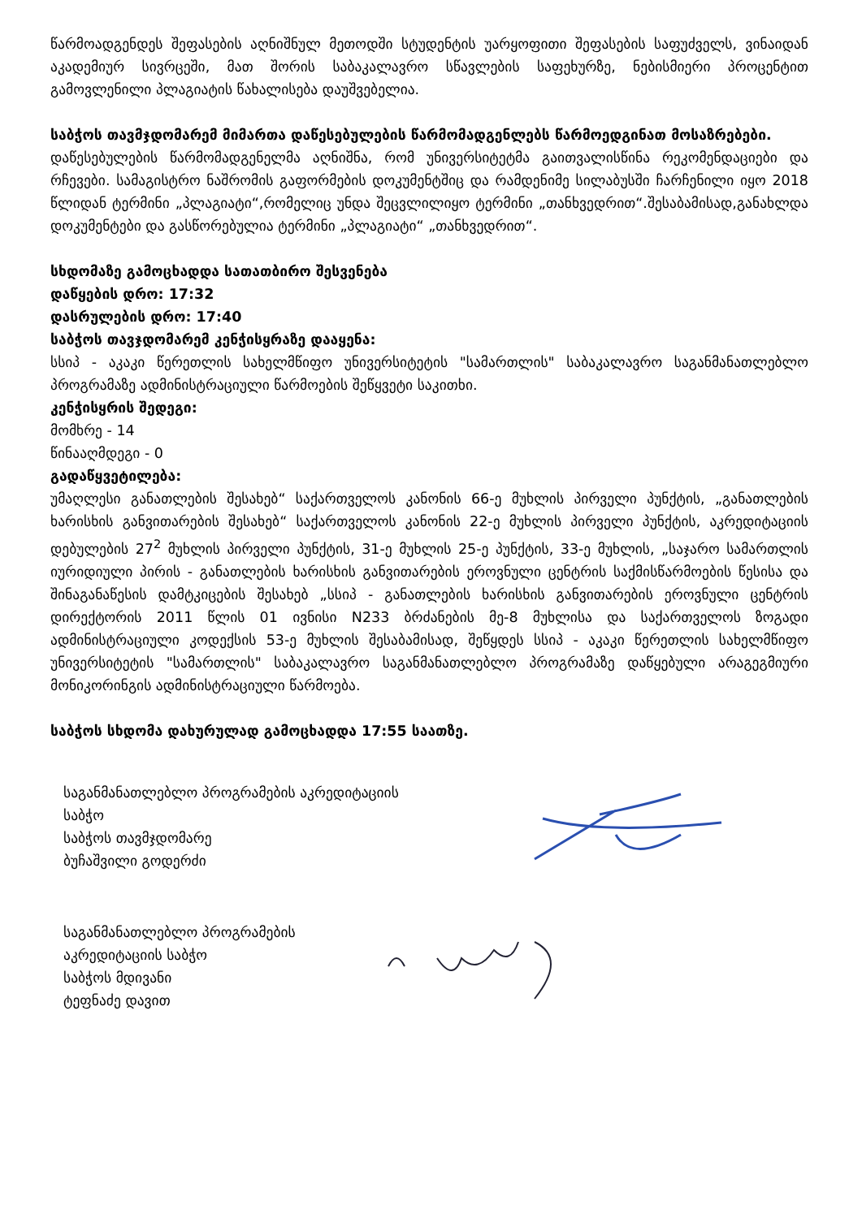წარმოადგენდეს შეფასების აღნიშნულ მეთოდში სტუდენტის უარყოფითი შეფასების საფუძველს, ვინაიდან აკადემიურ სივრცეში, მათ შორის საბაკალავრო სწავლების საფეხურზე, ნებისმიერი პროცენტით გამოვლენილი პლაგიატის წახალისება დაუშვებელია.
საბჭოს თავმჯდომარემ მიმართა დაწესებულების წარმომადგენლებს წარმოედგინათ მოსაზრებები.
დაწესებულების წარმომადგენელმა აღნიშნა, რომ უნივერსიტეტმა გაითვალისწინა რეკომენდაციები და რჩევები. სამაგისტრო ნაშრომის გაფორმების დოკუმენტშიც და რამდენიმე სილაბუსში ჩარჩენილი იყო 2018 წლიდან ტერმინი „პლაგიატი“,რომელიც უნდა შეცვლილიყო ტერმინი „თანხვედრით“.შესაბამისად,განახლდა დოკუმენტები და გასწორებულია ტერმინი „პლაგიატი“ „თანხვედრით“.
სხდომაზე გამოცხადდა სათათბირო შესვენება
დაწყების დრო: 17:32
დასრულების დრო: 17:40
საბჭოს თავჯდომარემ კენჭისყრაზე დააყენა:
სსიპ - აკაკი წერეთლის სახელმწიფო უნივერსიტეტის "სამართლის" საბაკალავრო საგანმანათლებლო პროგრამაზე ადმინისტრაციული წარმოების შეწყვეტი საკითხი.
კენჭისყრის შედეგი:
მომხრე - 14
წინააღმდეგი - 0
გადაწყვეტილება:
უმაღლესი განათლების შესახებ“ საქართველოს კანონის 66-ე მუხლის პირველი პუნქტის, „განათლების ხარისხის განვითარების შესახებ“ საქართველოს კანონის 22-ე მუხლის პირველი პუნქტის, აკრედიტაციის დებულების 27<sup>2</sup> მუხლის პირველი პუნქტის, 31-ე მუხლის 25-ე პუნქტის, 33-ე მუხლის, „საჯარო სამართლის იურიდიული პირის - განათლების ხარისხის განვითარების ეროვნული ცენტრის საქმისწარმოების წესისა და შინაგანაწესის დამტკიცების შესახებ „სსიპ - განათლების ხარისხის განვითარების ეროვნული ცენტრის დირექტორის 2011 წლის 01 ივნისი N233 ბრძანების მე-8 მუხლისა და საქართველოს ზოგადი ადმინისტრაციული კოდექსის 53-ე მუხლის შესაბამისად, შეწყდეს სსიპ - აკაკი წერეთლის სახელმწიფო უნივერსიტეტის "სამართლის" საბაკალავრო საგანმანათლებლო პროგრამაზე დაწყებული არაგეგმიური მონიკორინგის ადმინისტრაციული წარმოება.
საბჭოს სხდომა დახურულად გამოცხადდა 17:55 საათზე.
საგანმანათლებლო პროგრამების აკრედიტაციის
საბჭო
საბჭოს თავმჯდომარე
ბუჩაშვილი გოდერძი
საგანმანათლებლო პროგრამების
აკრედიტაციის საბჭო
საბჭოს მდივანი
ტეფნაძე დავით